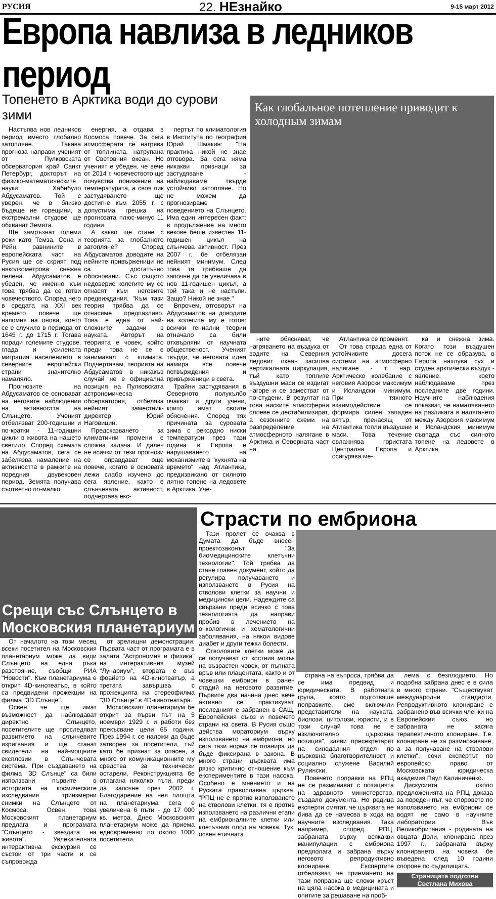РУСИЯ 22. НЕзнайко 9-15 март 2012
Европа навлиза в ледников период
Топенето в Арктика води до сурови зими
Настъпва нов ледников период вместо глобално затопляне. Такава прогноза направи ученият от Пулковската обсерватория край Санкт Петербург, докторът на физико-математическите науки Хабибуло Абдусаматов. Той е уверен, че в близко бъдеще не горещини, а екстремални студове ще обхванат Земята.
Ще замръзнат големи реки като Темза, Сена и Рейн, равнините в европейската част на Русия ще се скрият под няколкометрова снежна пелена. Абдусаматов е убеден, че именно към това трябва да се готви човечеството. Според него в средата на XXI век времето повече ще напомня на онова, което се е случило в периода от 1645 г. до 1715 г. Тогава поради големите студове, глада и усилената миграция населението в северните европейски страни значително намаляло.
Прогнозите на Абдусаматов се основават на неговите наблюдения на активността на Слънцето. Ученият отбелязват 200-годишни и по-кратки - 11-годишни цикли в живота на нашето светило. Според схемата на Абдусаматов, сега се забелязва намаление на активността в рамките на поредния двувековен период. Земята получава съответно по-малко
енергия, а отдава в Космоса повече. За сега атмосферата се нагрява от топлината, натрупана от Световния океан. Но ученият е убеден, че вече от 2014 г. човечеството ще почувства понижение на температурата, а своя пик застудяването ще достигне към 2055 г. с допустима грешка на прогнозата плюс-минус 11 години.
А какво ще стане с теорията за глобалното затопляне? Според Абдусаматов доводите на нейните привърженици не са достатъчно обосновани. Със същото недоверие колегите му се отнасят към неговите предвиждания. "Към тази теория трябва да се отнасяме предпазливо. Това е една от най-сложните задачи в науката. Авторът на теорията е човек, който преди това не се е занимавал с климата. Подчертавам, теорията на Абдусаматов в никакъв случай не е официална позиция на Пулковската астрономическа обсерватория, отбеляза нейният заместник-директор Юрий Наговицин.
Предсказването за климатични промени е сложна задача. И далеч не всички от тези прогнози се оправдават още повече, когато в основата лежи слабо изучено до сега явление, както е слънчевата активност, подчертава екс-
пертът по климатология в Института по география Юрий Шмакин: "На практика никой не знае отговора. За сега няма никакви признаци за застудяване - наблюдаваме твърде устойчиво затопляне. Но не можем да прогнозираме поведението на Слънцето. Има един интересен факт: в продължение на много векове беше известен 11-годишен цикъл на слънчева активност. През 2007 г. бе отбелязан нейният минимум. След това тя трябваше да започне да се увеличава в нов 11-годишен цикъл, а той така и не настъпи. Защо? Никой не знае."
Впрочем, отговорът на Абдусаматов на доводите на колегите му е готов: всички гениални теории отначало са били отхвърляни от научната общественост. Ученият твърди, че неговата идея намира все повече потвърждения и привърженици в света.
Трайни застудявания в Северното полукълбо очакват и други учени, които имат своите обяснения. Според тях причината за суровата зима с рекордно ниски температури през тази година в Европа е нарушаването на механизмите в "кухнята на времето" над Атлантика, предизвикано от силното лятно топене на ледовете в Арктика. Уче-
Как глобальное потепление приводит к холодным зимам
ните обясняват, че нагряването на въздуха от водите на Северния ледовит океан засилва вертикалната циркулация, тъй като топлите въздушни маси се издигат нагоре и се заместват от по-студени. В резултат на това ниските атмосферни слоеве се дестабилизират, а сезонните схеми на разпределение на атмосферното налягане в Арктика и Северната част на
Атлантика се променят.
От това страда една от устойчивите досега системи на атмосферно налягане - т. нар. Арктическо колебание с неговия Азорски максимум и Исландски минимум. При тяхното взаимодействие се формира силен западен вятър, пренасящ от Атлантика топли въздушни маси. Това течение овлажнява гористата Централна Европа и осигурява ме-
ка и снежна зима. Когато този въздушен поток не се образува, в Европа нахлува сух и студен арктически въздух - явление, което наблюдаваме през последните две години. Научните наблюдения показват, че намаляването на разликата в налягането между Азорския максимум и Исландския минимум съвпада със силното топене на ледовете в Арктика.
Срещи със Слънцето в Московския планетариум
От началото на този месец всеки посетител на Московския планетариум може да види Слънцето на една ръка разстояние, съобщи РИА "Новости". Към планетариума е открит 4D-кинотеатър, в който са предвидени прожекции на филма "3D Слънце".
Освен че ще имат възможност да наблюдават директно Слънцето, посетителите ще проследяват развитието на слънчевите изригвания и ще станат свидетели на най-мощните експлозии в Слънчевата система. При създаването на филма "3D Слънце" са били използвани първите в историята на космическите изследвания триизмерни снимки на Слънцето от Космоса. Освен това Московският планетариум предлага и програмата "Слънцето - звездата на живота". Увлекателната интерактивна екскурзия се състои от три части и се съпровожда
от зрелищни демонстрации. Първата част от програмата е в залата "Астрономия и физика" на интерактивния музей "Лунариум", втората е във фоайето на 4D-кинотеатър, а третата завършва с прожекцията на стереофилма "3D Слънце" в 4D-кинотеатъра.
Московският планетариум бе открит за първи път на 5 ноември 1929 г. и работи без прекъсване цели 65 години. През 1994 г. се наложи да бъде затворен за посетители, тъй като бе признат за опасен, а много от комуникационните му средства за технически остарели. Реконструкцията бе отлагана няколко пъти, преди да започне през 2002 г. Благодарение на нея площта на планетариума сега е увеличена 6 пъти - до 17 000 кв. метра. Днес Московският планетариум може да приема едновременно по около 1000 посетители.
Страсти по ембриона
Тази пролет се очаква в Думата да бъде внесен проектозаконът "За биомедицинските клетъчни технологии". Той трябва да стане главен документ, който да регулира получаването и използването в Русия на стволови клетки за научни и медицински цели. Надеждите са свързани преди всичко с това технологията да направи пробив в лечението на онкологични и хематологични заболявания, на някои видове диабет и други тежки болести.
Стволовите клетки може да се получават от костния мозък на възрастен човек, от пъпната връв или плацентата, както и от човешки ембрион в ранен стадий на неговото развитие. Първите два начина днес вече активно се практикуват, последният е забранен в САЩ, Европейския съюз и повечето страни на света. В Русия също действа мораториум върху използването на ембриони, но сега тази норма се планира да бъде фиксирана в закона. В много страни църквата има рязко критично отношение към експериментите в тази насока. Особено е мнението и на Руската православна църква. "РПЦ не е против използването на стволови клетки, тя е против използването на различни етапи на ембрионалните клетки или клетъчния плод на човека. Тук, освен етичната
страна на въпроса, трябва да се има предвид и юридическата. В работната група, която подготвяше поправките, сме включили представители на науката, биолози, цитолози, юристи, и в този случай това не е изключително църковна позиция", заяви пресекретарят на синодалния отдел по църковна благотворителност и социално служене Василий Рулински.
Повечето поправки на РПЦ не се разминават с позицията на здравното министерство, създало документа. Но редица експерти смятат, че църквата не бива да се намесва в хода на научните изследвания. Така например, според РПЦ, забраната върху всякакви манипулации с ембриона предполага и забрана върху неговото репродуктивно клониране. Експертите отбелязват, че приемането на тази поправка ще сложи кръст на цяла насока в медицината и опитите за решаване на проб-
лема с безплодието. Но подобна забрана днес е в сила в много страни. "Съществуват международни стандарти. Репродуктивното клониране е забранено във всички членки на Европейския съюз, но забраната не засяга терапевтичното клониране. Т.е. клониране не за размножаване, а за получаване на стволови клетки", сочи експертът по европейско право от Московската юридическа академия Паул Калиниченко.
Дискусията около предложенията на РПЦ доказа за пореден път, че споровете по използването на ембриони се водят не само в научните лаборатории. Във Великобритания - родината на овцата Доли, клонирана през 1997 г., забраната върху клонирането на човека бе въведена след 10 години спорове по съдилищата.
Страницата подготви Светлана Михова